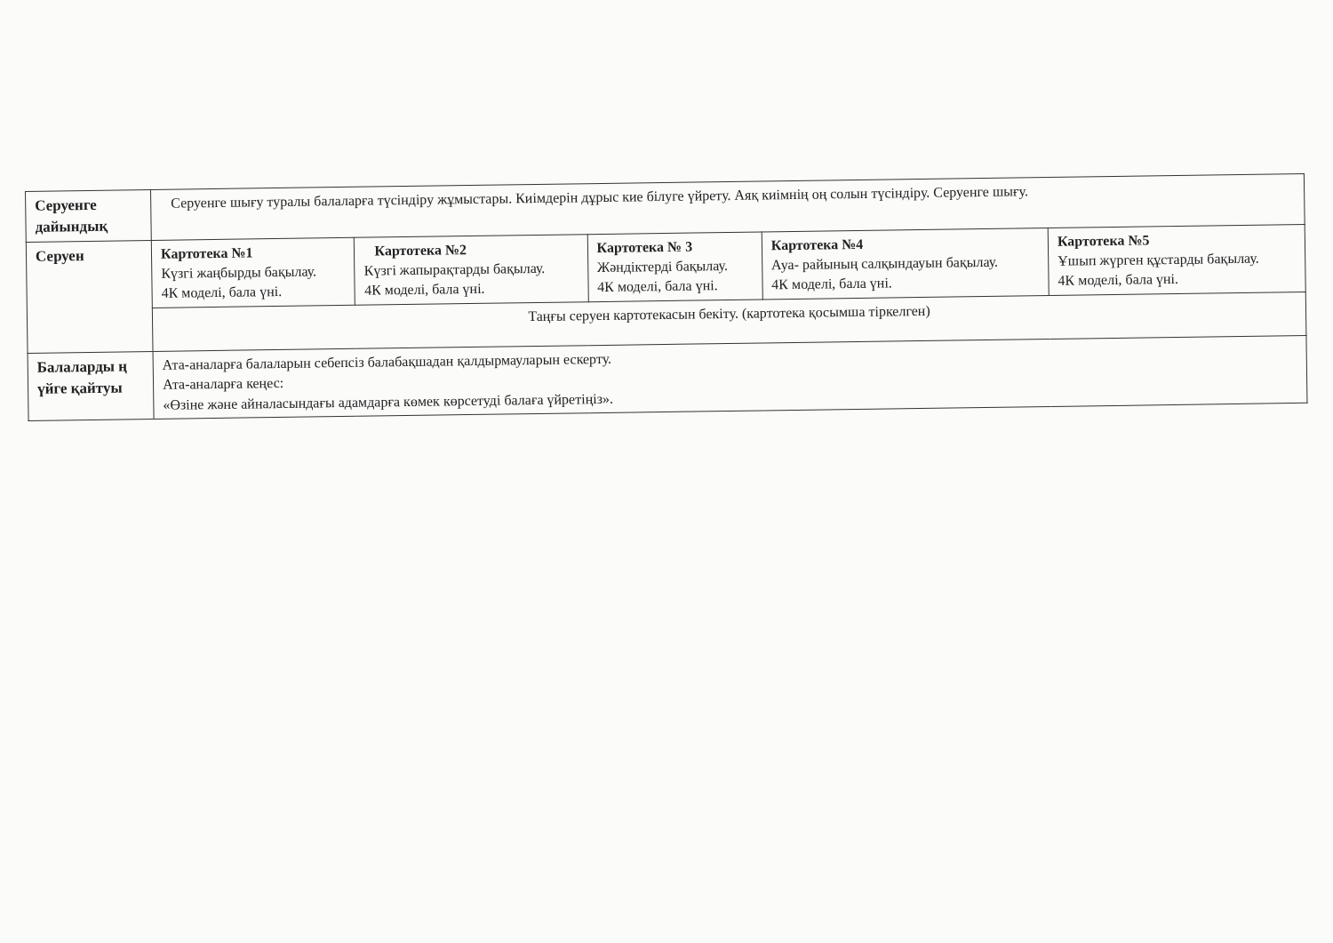| Серуенге дайындық | Серуенге шығу туралы балаларға түсіндіру жұмыстары. Киімдерін дұрыс кие білуге үйрету. Аяқ киімнің оң солын түсіндіру. Серуенге шығу. | | | | |
| Серуен | Картотека №1 Күзгі жаңбырды бақылау. 4К моделі, бала үні. | Картотека №2 Күзгі жапырақтарды бақылау. 4К моделі, бала үні. | Картотека № 3 Жәндіктерді бақылау. 4К моделі, бала үні. | Картотека №4 Ауа- райының салқындауын бақылау. 4К моделі, бала үні. | Картотека №5 Ұшып жүрген құстарды бақылау. 4К моделі, бала үні. |
| | Таңғы серуен картотекасын бекіту. (картотека қосымша тіркелген) | | | | |
| Балаларды ң үйге қайтуы | Ата-аналарға балаларын себепсіз балабақшадан қалдырмауларын ескерту. Ата-аналарға кеңес: «Өзіне және айналасындағы адамдарға көмек көрсетуді балаға үйретіңіз». | | | | |